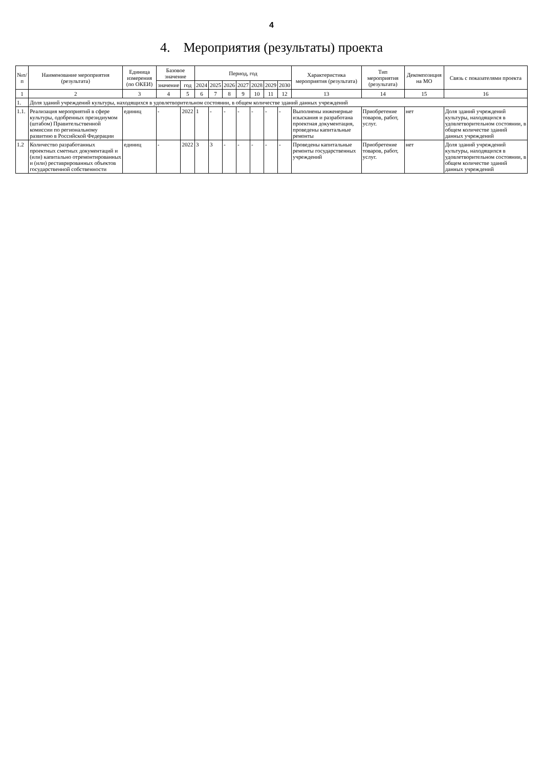4
4. Мероприятия (результаты) проекта
| №п/п | Наименование мероприятия (результата) | Единица измерения (по ОКЕИ) | Базовое значение | | Период, год | | | | | | | Характеристика мероприятия (результата) | Тип мероприятия (результата) | Декомпозиция на МО | Связь с показателями проекта |
| --- | --- | --- | --- | --- | --- | --- | --- | --- | --- | --- | --- | --- | --- | --- | --- |
| | | | значение | год | 2024 | 2025 | 2026 | 2027 | 2028 | 2029 | 2030 | | | | |
| 1 | 2 | 3 | 4 | 5 | 6 | 7 | 8 | 9 | 10 | 11 | 12 | 13 | 14 | 15 | 16 |
| 1. | Доля зданий учреждений культуры, находящихся в удовлетворительном состоянии, в общем количестве зданий данных учреждений | | | | | | | | | | | | | | |
| 1.1. | Реализация мероприятий в сфере культуры, одобренных президиумом (штабом) Правительственной комиссии по региональному развитию в Российской Федерации | единиц | - | 2022 | 1 | - | - | - | - | - | - | Выполнены инженерные изыскания и разработана проектная документация, проведены капитальные ремонты | Приобретение товаров, работ, услуг. | нет | Доля зданий учреждений культуры, находящихся в удовлетворительном состоянии, в общем количестве зданий данных учреждений |
| 1.2 | Количество разработанных проектных сметных документаций и (или) капитально отремонтированных и (или) реставрированных объектов государственной собственности | единиц | - | 2022 | 3 | 3 | - | - | - | - | - | Проведены капитальные ремонты государственных учреждений | Приобретение товаров, работ, услуг. | нет | Доля зданий учреждений культуры, находящихся в удовлетворительном состоянии, в общем количестве зданий данных учреждений |